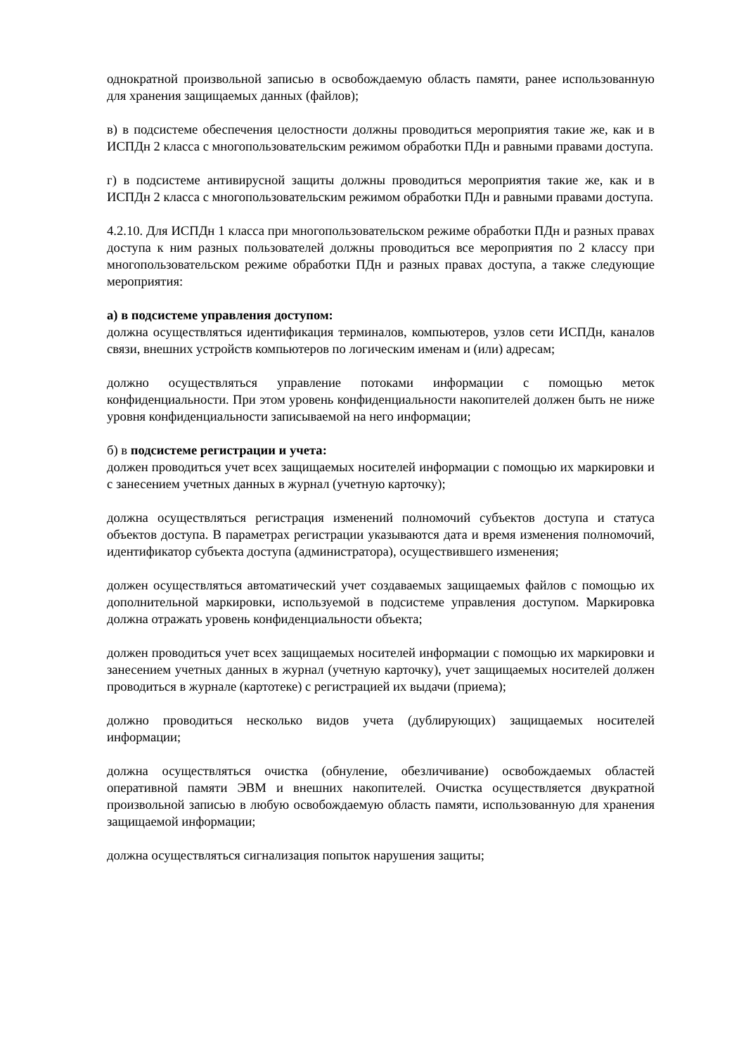однократной произвольной записью в освобождаемую область памяти, ранее использованную для хранения защищаемых данных (файлов);
в) в подсистеме обеспечения целостности должны проводиться мероприятия такие же, как и в ИСПДн 2 класса с многопользовательским режимом обработки ПДн и равными правами доступа.
г) в подсистеме антивирусной защиты должны проводиться мероприятия такие же, как и в ИСПДн 2 класса с многопользовательским режимом обработки ПДн и равными правами доступа.
4.2.10. Для ИСПДн 1 класса при многопользовательском режиме обработки ПДн и разных правах доступа к ним разных пользователей должны проводиться все мероприятия по 2 классу при многопользовательском режиме обработки ПДн и разных правах доступа, а также следующие мероприятия:
а) в подсистеме управления доступом:
должна осуществляться идентификация терминалов, компьютеров, узлов сети ИСПДн, каналов связи, внешних устройств компьютеров по логическим именам и (или) адресам;
должно осуществляться управление потоками информации с помощью меток конфиденциальности. При этом уровень конфиденциальности накопителей должен быть не ниже уровня конфиденциальности записываемой на него информации;
б) в подсистеме регистрации и учета:
должен проводиться учет всех защищаемых носителей информации с помощью их маркировки и с занесением учетных данных в журнал (учетную карточку);
должна осуществляться регистрация изменений полномочий субъектов доступа и статуса объектов доступа. В параметрах регистрации указываются дата и время изменения полномочий, идентификатор субъекта доступа (администратора), осуществившего изменения;
должен осуществляться автоматический учет создаваемых защищаемых файлов с помощью их дополнительной маркировки, используемой в подсистеме управления доступом. Маркировка должна отражать уровень конфиденциальности объекта;
должен проводиться учет всех защищаемых носителей информации с помощью их маркировки и занесением учетных данных в журнал (учетную карточку), учет защищаемых носителей должен проводиться в журнале (картотеке) с регистрацией их выдачи (приема);
должно проводиться несколько видов учета (дублирующих) защищаемых носителей информации;
должна осуществляться очистка (обнуление, обезличивание) освобождаемых областей оперативной памяти ЭВМ и внешних накопителей. Очистка осуществляется двукратной произвольной записью в любую освобождаемую область памяти, использованную для хранения защищаемой информации;
должна осуществляться сигнализация попыток нарушения защиты;